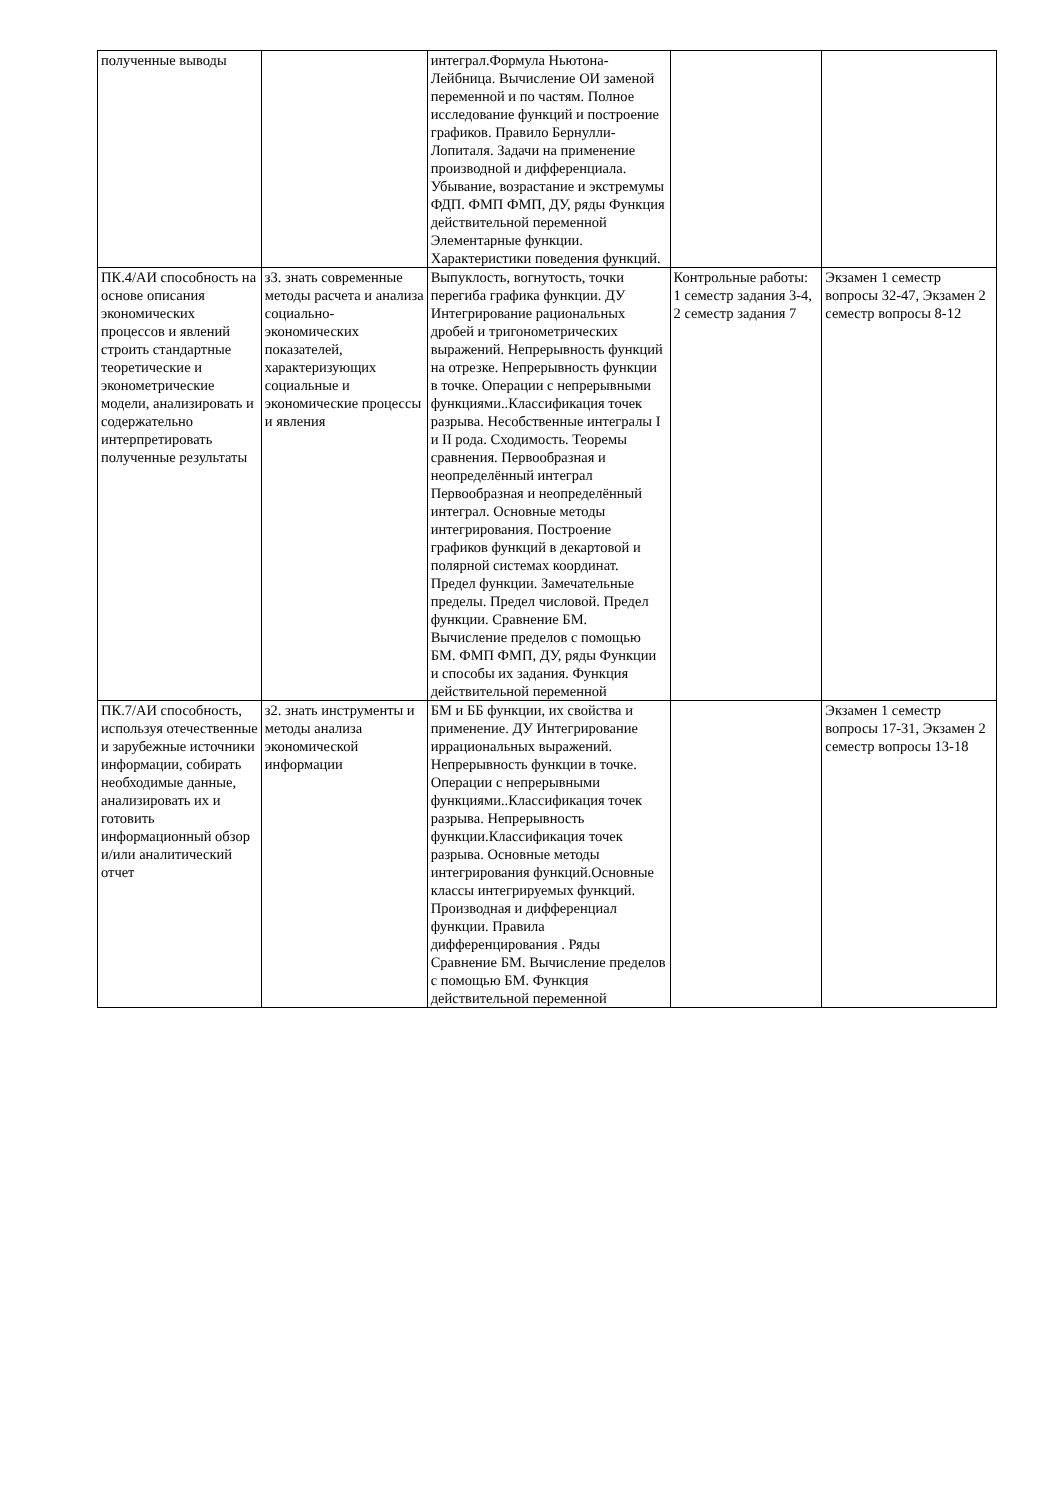| полученные выводы | | интеграл.Формула Ньютона-Лейбница. Вычисление ОИ заменой переменной и по частям. Полное исследование функций и построение графиков. Правило Бернулли-Лопиталя. Задачи на применение производной и дифференциала. Убывание, возрастание и экстремумы ФДП. ФМП ФМП, ДУ, ряды Функция действительной переменной Элементарные функции. Характеристики поведения функций. | | |
| ПК.4/АИ способность на основе описания экономических процессов и явлений строить стандартные теоретические и эконометрические модели, анализировать и содержательно интерпретировать полученные результаты | з3. знать современные методы расчета и анализа социально-экономических показателей, характеризующих социальные и экономические процессы и явления | Выпуклость, вогнутость, точки перегиба графика функции. ДУ Интегрирование рациональных дробей и тригонометрических выражений. Непрерывность функций на отрезке. Непрерывность функции в точке. Операции с непрерывными функциями..Классификация точек разрыва. Несобственные интегралы I и II рода. Сходимость. Теоремы сравнения. Первообразная и неопределённый интеграл Первообразная и неопределённый интеграл. Основные методы интегрирования. Построение графиков функций в декартовой и полярной системах координат. Предел функции. Замечательные пределы. Предел числовой. Предел функции. Сравнение БМ. Вычисление пределов с помощью БМ. ФМП ФМП, ДУ, ряды Функции и способы их задания. Функция действительной переменной | Контрольные работы: 1 семестр задания 3-4, 2 семестр задания 7 | Экзамен 1 семестр вопросы 32-47, Экзамен 2 семестр вопросы 8-12 |
| ПК.7/АИ способность, используя отечественные и зарубежные источники информации, собирать необходимые данные, анализировать их и готовить информационный обзор и/или аналитический отчет | з2. знать инструменты и методы анализа экономической информации | БМ и ББ функции, их свойства и применение. ДУ Интегрирование иррациональных выражений. Непрерывность функции в точке. Операции с непрерывными функциями..Классификация точек разрыва. Непрерывность функции.Классификация точек разрыва. Основные методы интегрирования функций.Основные классы интегрируемых функций. Производная и дифференциал функции. Правила дифференцирования . Ряды Сравнение БМ. Вычисление пределов с помощью БМ. Функция действительной переменной | | Экзамен 1 семестр вопросы 17-31, Экзамен 2 семестр вопросы 13-18 |